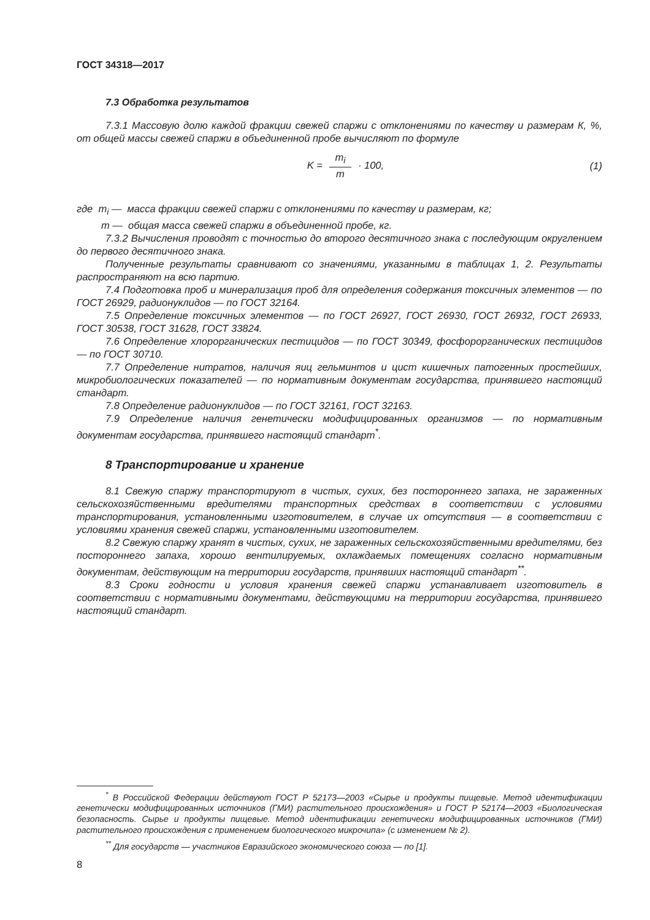ГОСТ 34318—2017
7.3 Обработка результатов
7.3.1 Массовую долю каждой фракции свежей спаржи с отклонениями по качеству и размерам К, %, от общей массы свежей спаржи в объединенной пробе вычисляют по формуле
K = m<sub>i</sub> m · 100, (1)
где m<sub>i</sub> — масса фракции свежей спаржи с отклонениями по качеству и размерам, кг;
m — общая масса свежей спаржи в объединенной пробе, кг.
7.3.2 Вычисления проводят с точностью до второго десятичного знака с последующим округлением до первого десятичного знака.
Полученные результаты сравнивают со значениями, указанными в таблицах 1, 2. Результаты распространяют на всю партию.
7.4 Подготовка проб и минерализация проб для определения содержания токсичных элементов — по ГОСТ 26929, радионуклидов — по ГОСТ 32164.
7.5 Определение токсичных элементов — по ГОСТ 26927, ГОСТ 26930, ГОСТ 26932, ГОСТ 26933, ГОСТ 30538, ГОСТ 31628, ГОСТ 33824.
7.6 Определение хлорорганических пестицидов — по ГОСТ 30349, фосфорорганических пестицидов — по ГОСТ 30710.
7.7 Определение нитратов, наличия яиц гельминтов и цист кишечных патогенных простейших, микробиологических показателей — по нормативным документам государства, принявшего настоящий стандарт.
7.8 Определение радионуклидов — по ГОСТ 32161, ГОСТ 32163.
7.9 Определение наличия генетически модифицированных организмов — по нормативным документам государства, принявшего настоящий стандарт<sup>*</sup>.
8 Транспортирование и хранение
8.1 Свежую спаржу транспортируют в чистых, сухих, без постороннего запаха, не зараженных сельскохозяйственными вредителями транспортных средствах в соответствии с условиями транспортирования, установленными изготовителем, в случае их отсутствия — в соответствии с условиями хранения свежей спаржи, установленными изготовителем.
8.2 Свежую спаржу хранят в чистых, сухих, не зараженных сельскохозяйственными вредителями, без постороннего запаха, хорошо вентилируемых, охлаждаемых помещениях согласно нормативным документам, действующим на территории государств, принявших настоящий стандарт<sup>**</sup>.
8.3 Сроки годности и условия хранения свежей спаржи устанавливает изготовитель в соответствии с нормативными документами, действующими на территории государства, принявшего настоящий стандарт.
<sup>*</sup> В Российской Федерации действуют ГОСТ Р 52173—2003 «Сырье и продукты пищевые. Метод идентификации генетически модифицированных источников (ГМИ) растительного происхождения» и ГОСТ Р 52174—2003 «Биологическая безопасность. Сырье и продукты пищевые. Метод идентификации генетически модифицированных источников (ГМИ) растительного происхождения с применением биологического микрочипа» (с изменением № 2).
<sup>**</sup> Для государств — участников Евразийского экономического союза — по [1].
8